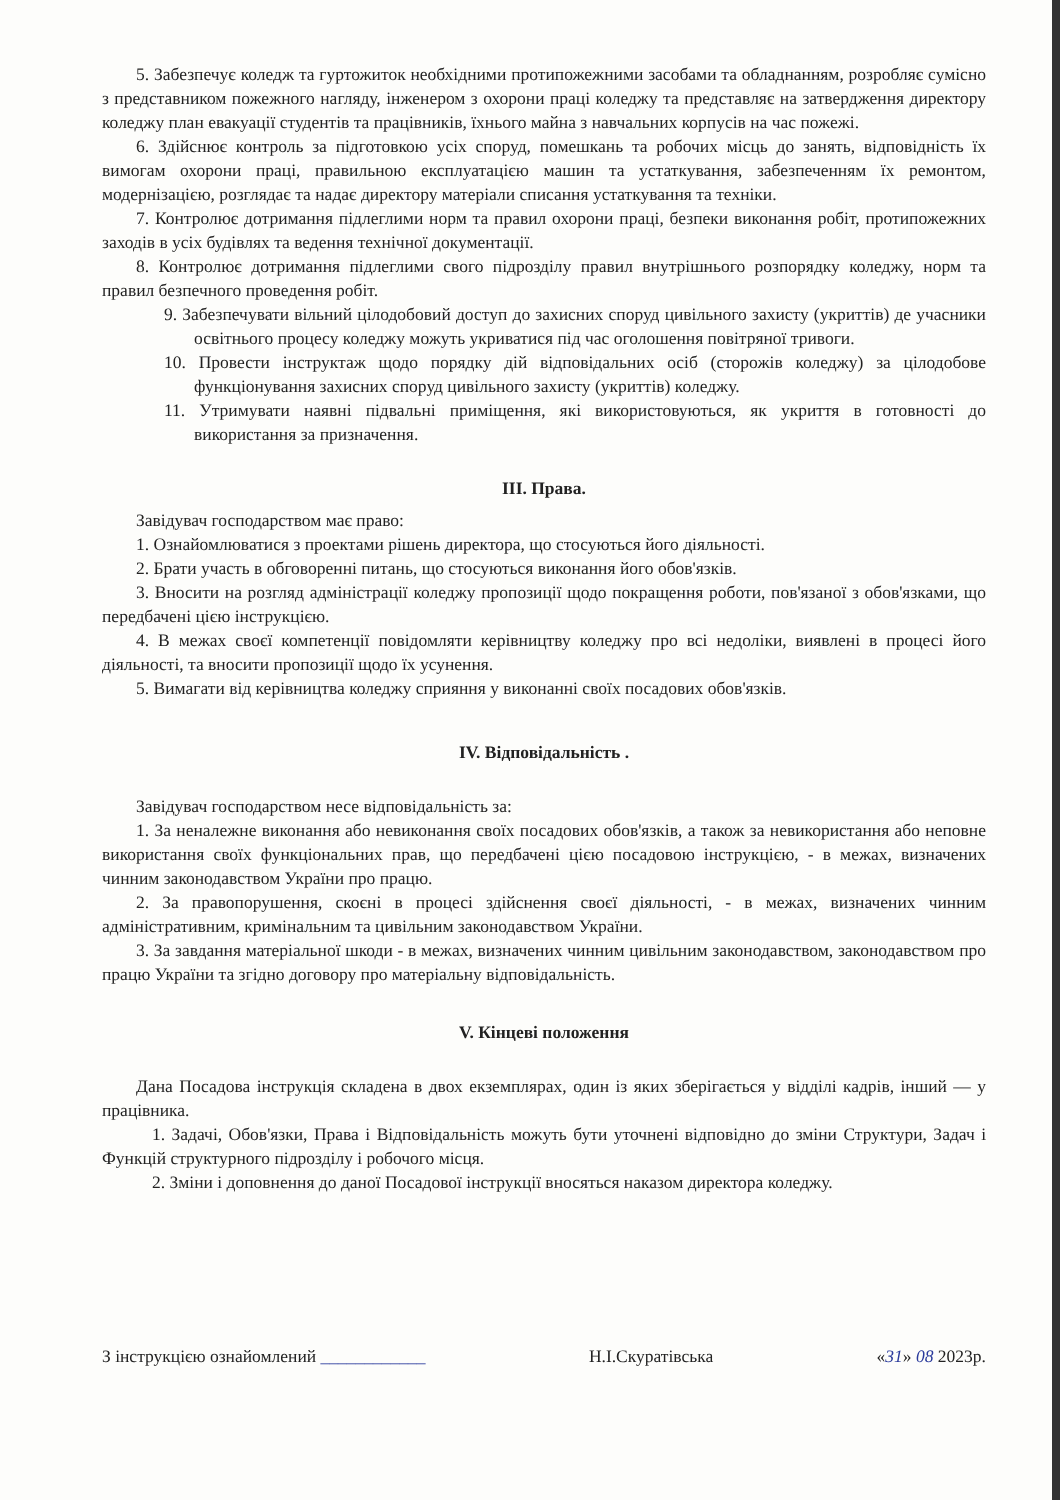5. Забезпечує коледж та гуртожиток необхідними протипожежними засобами та обладнанням, розробляє сумісно з представником пожежного нагляду, інженером з охорони праці коледжу та представляє на затвердження директору коледжу план евакуації студентів та працівників, їхнього майна з навчальних корпусів на час пожежі.
6. Здійснює контроль за підготовкою усіх споруд, помешкань та робочих місць до занять, відповідність їх вимогам охорони праці, правильною експлуатацією машин та устаткування, забезпеченням їх ремонтом, модернізацією, розглядає та надає директору матеріали списання устаткування та техніки.
7. Контролює дотримання підлеглими норм та правил охорони праці, безпеки виконання робіт, протипожежних заходів в усіх будівлях та ведення технічної документації.
8. Контролює дотримання підлеглими свого підрозділу правил внутрішнього розпорядку коледжу, норм та правил безпечного проведення робіт.
9. Забезпечувати вільний цілодобовий доступ до захисних споруд цивільного захисту (укриттів) де учасники освітнього процесу коледжу можуть укриватися під час оголошення повітряної тривоги.
10. Провести інструктаж щодо порядку дій відповідальних осіб (сторожів коледжу) за цілодобове функціонування захисних споруд цивільного захисту (укриттів) коледжу.
11. Утримувати наявні підвальні приміщення, які використовуються, як укриття в готовності до використання за призначення.
ІІІ. Права.
Завідувач господарством має право:
1. Ознайомлюватися з проектами рішень директора, що стосуються його діяльності.
2. Брати участь в обговоренні питань, що стосуються виконання його обов'язків.
3. Вносити на розгляд адміністрації коледжу пропозиції щодо покращення роботи, пов'язаної з обов'язками, що передбачені цією інструкцією.
4. В межах своєї компетенції повідомляти керівництву коледжу про всі недоліки, виявлені в процесі його діяльності, та вносити пропозиції щодо їх усунення.
5. Вимагати від керівництва коледжу сприяння у виконанні своїх посадових обов'язків.
IV. Відповідальність .
Завідувач господарством несе відповідальність за:
1. За неналежне виконання або невиконання своїх посадових обов'язків, а також за невикористання або неповне використання своїх функціональних прав, що передбачені цією посадовою інструкцією, - в межах, визначених чинним законодавством України про працю.
2. За правопорушення, скоєні в процесі здійснення своєї діяльності, - в межах, визначених чинним адміністративним, кримінальним та цивільним законодавством України.
3. За завдання матеріальної шкоди - в межах, визначених чинним цивільним законодавством, законодавством про працю України та згідно договору про матеріальну відповідальність.
V. Кінцеві положення
Дана Посадова інструкція складена в двох екземплярах, один із яких зберігається у відділі кадрів, інший — у працівника.
1. Задачі, Обов'язки, Права і Відповідальність можуть бути уточнені відповідно до зміни Структури, Задач і Функцій структурного підрозділу і робочого місця.
2. Зміни і доповнення до даної Посадової інструкції вносяться наказом директора коледжу.
З інструкцією ознайомлений ____________ Н.І.Скуратівська «31» 08 2023р.